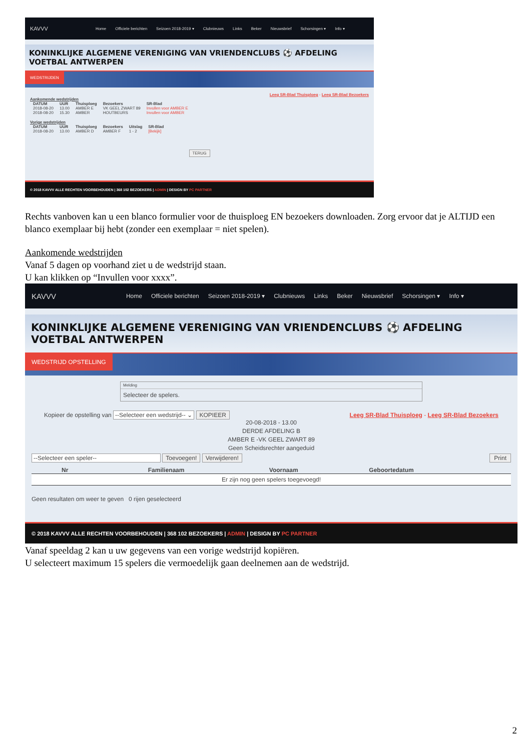KAVVV Home Officiele berichten Seizoen 2018-2019 ▾ Clubnieuws Links Beker Nieuwsbrief Schorsingen ▾ Info ▾
KONINKLIJKE ALGEMENE VERENIGING VAN VRIENDENCLUBS ⚽ AFDELING VOETBAL ANTWERPEN
WEDSTRIJDEN
Leeg SR-Blad Thuisploeg - Leeg SR-Blad Bezoekers
Aankomende wedstrijden
| DATUM | UUR | Thuisploeg | Bezoekers | SR-Blad |
| --- | --- | --- | --- | --- |
| 2018-08-20 | 13.00 | AMBER E | VK GEEL ZWART 89 | Invullen voor AMBER E |
| 2018-08-20 | 15.30 | AMBER | HOUTBEURS | Invullen voor AMBER |
Vorige wedstrijden
| DATUM | UUR | Thuisploeg | Bezoekers | Uitslag | SR-Blad |
| --- | --- | --- | --- | --- | --- |
| 2018-08-20 | 13.00 | AMBER D | AMBER F | 1 - 2 | [Bekijk] |
TERUG
© 2018 KAVVV ALLE RECHTEN VOORBEHOUDEN | 368 102 BEZOEKERS | ADMIN | DESIGN BY PC PARTNER
Rechts vanboven kan u een blanco formulier voor de thuisploeg EN bezoekers downloaden. Zorg ervoor dat je ALTIJD een blanco exemplaar bij hebt (zonder een exemplaar = niet spelen).
Aankomende wedstrijden
Vanaf 5 dagen op voorhand ziet u de wedstrijd staan.
U kan klikken op “Invullen voor xxxx”.
KAVVV Home Officiele berichten Seizoen 2018-2019 ▾ Clubnieuws Links Beker Nieuwsbrief Schorsingen ▾ Info ▾
KONINKLIJKE ALGEMENE VERENIGING VAN VRIENDENCLUBS ⚽ AFDELING VOETBAL ANTWERPEN
WEDSTRIJD OPSTELLING
Melding
Selecteer de spelers.
Kopieer de opstelling van --Selecteer een wedstrijd-- ⌄ KOPIEER Leeg SR-Blad Thuisploeg - Leeg SR-Blad Bezoekers
20-08-2018 - 13.00
DERDE AFDELING B
AMBER E -VK GEEL ZWART 89
Geen Scheidsrechter aangeduid
--Selecteer een speler-- Toevoegen! Verwijderen! Print
| Nr | Familienaam | Voornaam | Geboortedatum |
| --- | --- | --- | --- |
| Er zijn nog geen spelers toegevoegd! | | | |
Geen resultaten om weer te geven 0 rijen geselecteerd
© 2018 KAVVV ALLE RECHTEN VOORBEHOUDEN | 368 102 BEZOEKERS | ADMIN | DESIGN BY PC PARTNER
Vanaf speeldag 2 kan u uw gegevens van een vorige wedstrijd kopiëren.
U selecteert maximum 15 spelers die vermoedelijk gaan deelnemen aan de wedstrijd.
2